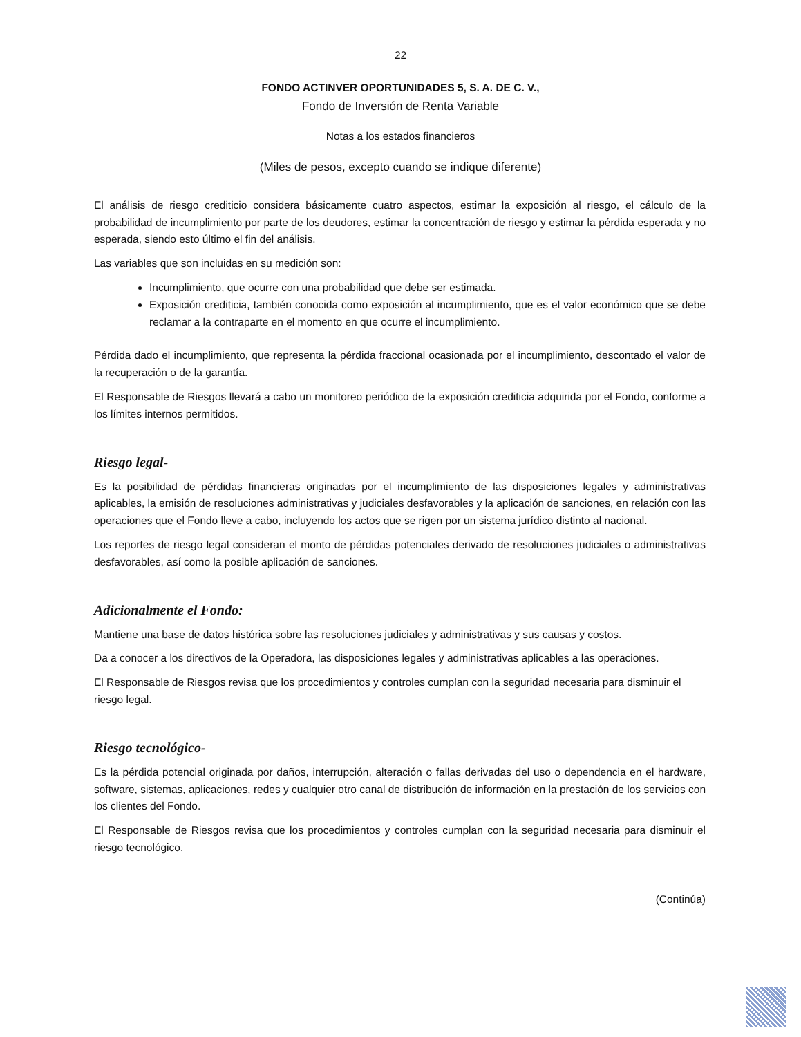22
FONDO ACTINVER OPORTUNIDADES 5, S. A. DE C. V.,
Fondo de Inversión de Renta Variable
Notas a los estados financieros
(Miles de pesos, excepto cuando se indique diferente)
El análisis de riesgo crediticio considera básicamente cuatro aspectos, estimar la exposición al riesgo, el cálculo de la probabilidad de incumplimiento por parte de los deudores, estimar la concentración de riesgo y estimar la pérdida esperada y no esperada, siendo esto último el fin del análisis.
Las variables que son incluidas en su medición son:
Incumplimiento, que ocurre con una probabilidad que debe ser estimada.
Exposición crediticia, también conocida como exposición al incumplimiento, que es el valor económico que se debe reclamar a la contraparte en el momento en que ocurre el incumplimiento.
Pérdida dado el incumplimiento, que representa la pérdida fraccional ocasionada por el incumplimiento, descontado el valor de la recuperación o de la garantía.
El Responsable de Riesgos llevará a cabo un monitoreo periódico de la exposición crediticia adquirida por el Fondo, conforme a los límites internos permitidos.
Riesgo legal-
Es la posibilidad de pérdidas financieras originadas por el incumplimiento de las disposiciones legales y administrativas aplicables, la emisión de resoluciones administrativas y judiciales desfavorables y la aplicación de sanciones, en relación con las operaciones que el Fondo lleve a cabo, incluyendo los actos que se rigen por un sistema jurídico distinto al nacional.
Los reportes de riesgo legal consideran el monto de pérdidas potenciales derivado de resoluciones judiciales o administrativas desfavorables, así como la posible aplicación de sanciones.
Adicionalmente el Fondo:
Mantiene una base de datos histórica sobre las resoluciones judiciales y administrativas y sus causas y costos.
Da a conocer a los directivos de la Operadora, las disposiciones legales y administrativas aplicables a las operaciones.
El Responsable de Riesgos revisa que los procedimientos y controles cumplan con la seguridad necesaria para disminuir el riesgo legal.
Riesgo tecnológico-
Es la pérdida potencial originada por daños, interrupción, alteración o fallas derivadas del uso o dependencia en el hardware, software, sistemas, aplicaciones, redes y cualquier otro canal de distribución de información en la prestación de los servicios con los clientes del Fondo.
El Responsable de Riesgos revisa que los procedimientos y controles cumplan con la seguridad necesaria para disminuir el riesgo tecnológico.
(Continúa)